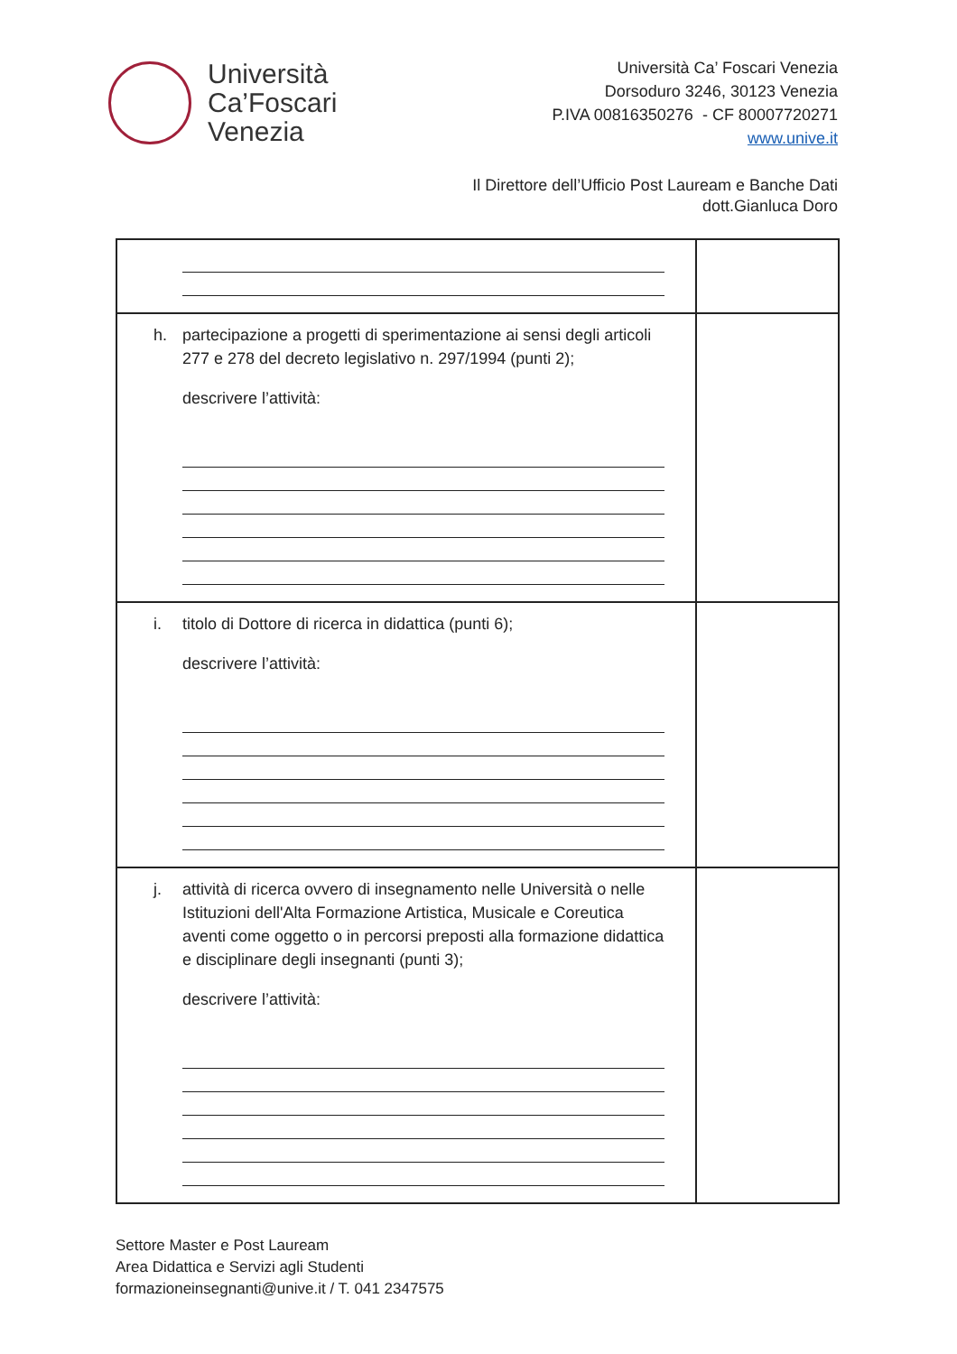Università
Ca’Foscari
Venezia
Università Ca’ Foscari Venezia
Dorsoduro 3246, 30123 Venezia
P.IVA 00816350276 - CF 80007720271
www.unive.it
Il Direttore dell’Ufficio Post Lauream e Banche Dati
dott.Gianluca Doro
| h. partecipazione a progetti di sperimentazione ai sensi degli articoli 277 e 278 del decreto legislativo n. 297/1994 (punti 2); descrivere l’attività: | |
| i. titolo di Dottore di ricerca in didattica (punti 6); descrivere l’attività: | |
| j. attività di ricerca ovvero di insegnamento nelle Università o nelle Istituzioni dell'Alta Formazione Artistica, Musicale e Coreutica aventi come oggetto o in percorsi preposti alla formazione didattica e disciplinare degli insegnanti (punti 3); descrivere l’attività: | |
Settore Master e Post Lauream
Area Didattica e Servizi agli Studenti
formazioneinsegnanti@unive.it / T. 041 2347575